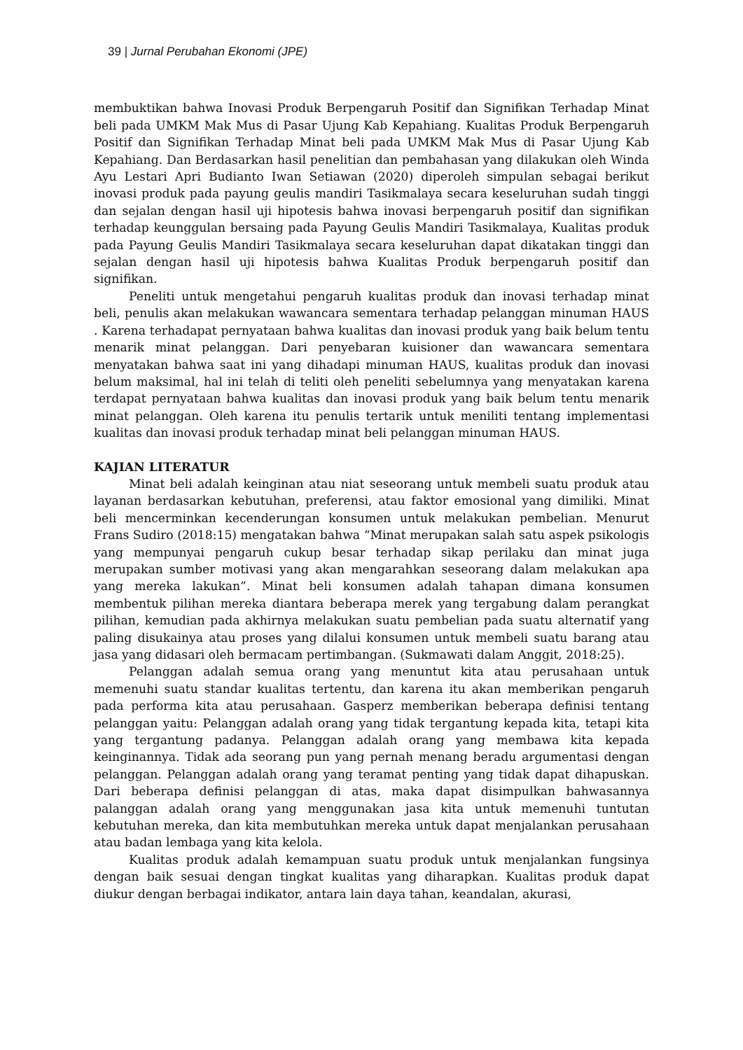39 | Jurnal Perubahan Ekonomi (JPE)
membuktikan bahwa Inovasi Produk Berpengaruh Positif dan Signifikan Terhadap Minat beli pada UMKM Mak Mus di Pasar Ujung Kab Kepahiang. Kualitas Produk Berpengaruh Positif dan Signifikan Terhadap Minat beli pada UMKM Mak Mus di Pasar Ujung Kab Kepahiang. Dan Berdasarkan hasil penelitian dan pembahasan yang dilakukan oleh Winda Ayu Lestari Apri Budianto Iwan Setiawan (2020) diperoleh simpulan sebagai berikut inovasi produk pada payung geulis mandiri Tasikmalaya secara keseluruhan sudah tinggi dan sejalan dengan hasil uji hipotesis bahwa inovasi berpengaruh positif dan signifikan terhadap keunggulan bersaing pada Payung Geulis Mandiri Tasikmalaya, Kualitas produk pada Payung Geulis Mandiri Tasikmalaya secara keseluruhan dapat dikatakan tinggi dan sejalan dengan hasil uji hipotesis bahwa Kualitas Produk berpengaruh positif dan signifikan.
Peneliti untuk mengetahui pengaruh kualitas produk dan inovasi terhadap minat beli, penulis akan melakukan wawancara sementara terhadap pelanggan minuman HAUS . Karena terhadapat pernyataan bahwa kualitas dan inovasi produk yang baik belum tentu menarik minat pelanggan. Dari penyebaran kuisioner dan wawancara sementara menyatakan bahwa saat ini yang dihadapi minuman HAUS, kualitas produk dan inovasi belum maksimal, hal ini telah di teliti oleh peneliti sebelumnya yang menyatakan karena terdapat pernyataan bahwa kualitas dan inovasi produk yang baik belum tentu menarik minat pelanggan. Oleh karena itu penulis tertarik untuk meniliti tentang implementasi kualitas dan inovasi produk terhadap minat beli pelanggan minuman HAUS.
KAJIAN LITERATUR
Minat beli adalah keinginan atau niat seseorang untuk membeli suatu produk atau layanan berdasarkan kebutuhan, preferensi, atau faktor emosional yang dimiliki. Minat beli mencerminkan kecenderungan konsumen untuk melakukan pembelian. Menurut Frans Sudiro (2018:15) mengatakan bahwa “Minat merupakan salah satu aspek psikologis yang mempunyai pengaruh cukup besar terhadap sikap perilaku dan minat juga merupakan sumber motivasi yang akan mengarahkan seseorang dalam melakukan apa yang mereka lakukan”. Minat beli konsumen adalah tahapan dimana konsumen membentuk pilihan mereka diantara beberapa merek yang tergabung dalam perangkat pilihan, kemudian pada akhirnya melakukan suatu pembelian pada suatu alternatif yang paling disukainya atau proses yang dilalui konsumen untuk membeli suatu barang atau jasa yang didasari oleh bermacam pertimbangan. (Sukmawati dalam Anggit, 2018:25).
Pelanggan adalah semua orang yang menuntut kita atau perusahaan untuk memenuhi suatu standar kualitas tertentu, dan karena itu akan memberikan pengaruh pada performa kita atau perusahaan. Gasperz memberikan beberapa definisi tentang pelanggan yaitu: Pelanggan adalah orang yang tidak tergantung kepada kita, tetapi kita yang tergantung padanya. Pelanggan adalah orang yang membawa kita kepada keinginannya. Tidak ada seorang pun yang pernah menang beradu argumentasi dengan pelanggan. Pelanggan adalah orang yang teramat penting yang tidak dapat dihapuskan. Dari beberapa definisi pelanggan di atas, maka dapat disimpulkan bahwasannya palanggan adalah orang yang menggunakan jasa kita untuk memenuhi tuntutan kebutuhan mereka, dan kita membutuhkan mereka untuk dapat menjalankan perusahaan atau badan lembaga yang kita kelola.
Kualitas produk adalah kemampuan suatu produk untuk menjalankan fungsinya dengan baik sesuai dengan tingkat kualitas yang diharapkan. Kualitas produk dapat diukur dengan berbagai indikator, antara lain daya tahan, keandalan, akurasi,